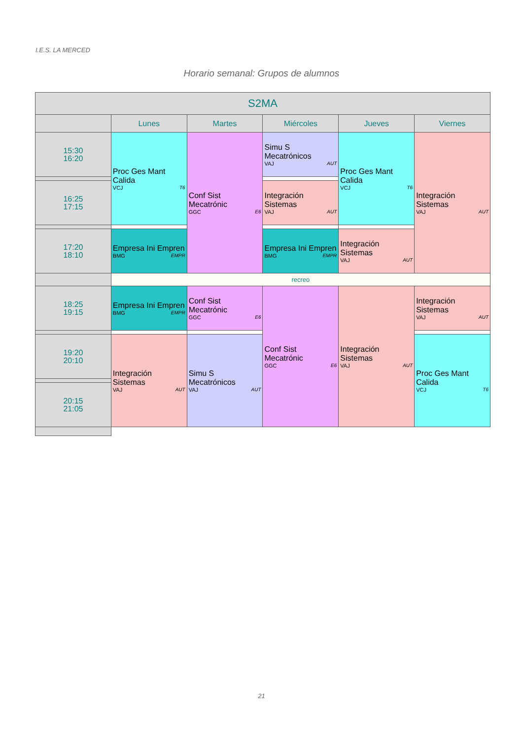I.E.S. LA MERCED
Horario semanal: Grupos de alumnos
| S2MA | | | | | |
| --- | --- | --- | --- | --- | --- |
| | Lunes | Martes | Miércoles | Jueves | Viernes |
| 15:30 16:20 | Proc Ges Mant Calida VCJ T6 | Conf Sist Mecatrónic GGC E6 | Simu S Mecatrónicos VAJ AUT | Proc Ges Mant Calida VCJ T6 | Integración Sistemas VAJ AUT |
| 16:25 17:15 | | | Integración Sistemas VAJ AUT | | |
| 17:20 18:10 | Empresa Ini Empren BMG EMPR | | Empresa Ini Empren BMG EMPR | Integración Sistemas VAJ AUT | |
| | recreo | | | | |
| 18:25 19:15 | Empresa Ini Empren BMG EMPR | Conf Sist Mecatrónic GGC E6 | Conf Sist Mecatrónic GGC E6 | Integración Sistemas VAJ AUT | Integración Sistemas VAJ AUT |
| 19:20 20:10 | Integración Sistemas VAJ AUT | Simu S Mecatrónicos VAJ AUT | | | Proc Ges Mant Calida VCJ T6 |
| 20:15 21:05 | | | | | |
21